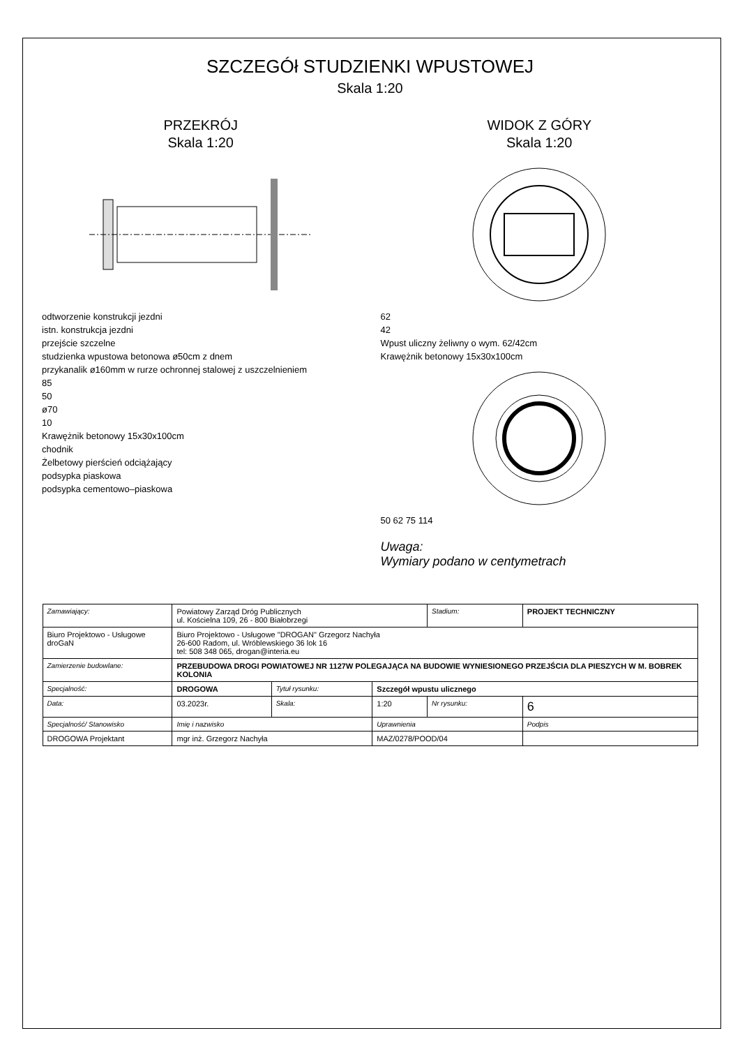SZCZEGÓł STUDZIENKI WPUSTOWEJ
Skala 1:20
PRZEKRÓJ
Skala 1:20
odtworzenie konstrukcji jezdni
istn. konstrukcja jezdni
przejście szczelne
studzienka wpustowa betonowa ø50cm z dnem
przykanalik ø160mm w rurze ochronnej stalowej z uszczelnieniem
85
50
ø70
10
Krawężnik betonowy 15x30x100cm
chodnik
Żelbetowy pierścień odciążający
podsypka piaskowa
podsypka cementowo–piaskowa
WIDOK Z GÓRY
Skala 1:20
62
42
Wpust uliczny żeliwny o wym. 62/42cm
Krawężnik betonowy 15x30x100cm
50 62 75 114
Uwaga:
Wymiary podano w centymetrach
| Zamawiający: | Powiatowy Zarząd Dróg Publicznych ul. Kościelna 109, 26 - 800 Białobrzegi | | | Stadium: | PROJEKT TECHNICZNY |
| Biuro Projektowo - Usługowe droGaN | Biuro Projektowo - Usługowe "DROGAN" Grzegorz Nachyła 26-600 Radom, ul. Wróblewskiego 36 lok 16 tel: 508 348 065, drogan@interia.eu | | | | |
| Zamierzenie budowlane: | PRZEBUDOWA DROGI POWIATOWEJ NR 1127W POLEGAJĄCA NA BUDOWIE WYNIESIONEGO PRZEJŚCIA DLA PIESZYCH W M. BOBREK KOLONIA | | | | |
| Specjalność: | DROGOWA | Tytuł rysunku: | Szczegół wpustu ulicznego | | |
| Data: | 03.2023r. | Skala: | 1:20 | Nr rysunku: | 6 |
| Specjalność/ Stanowisko | Imię i nazwisko | | Uprawnienia | | Podpis |
| DROGOWA Projektant | mgr inż. Grzegorz Nachyła | | MAZ/0278/POOD/04 | | |